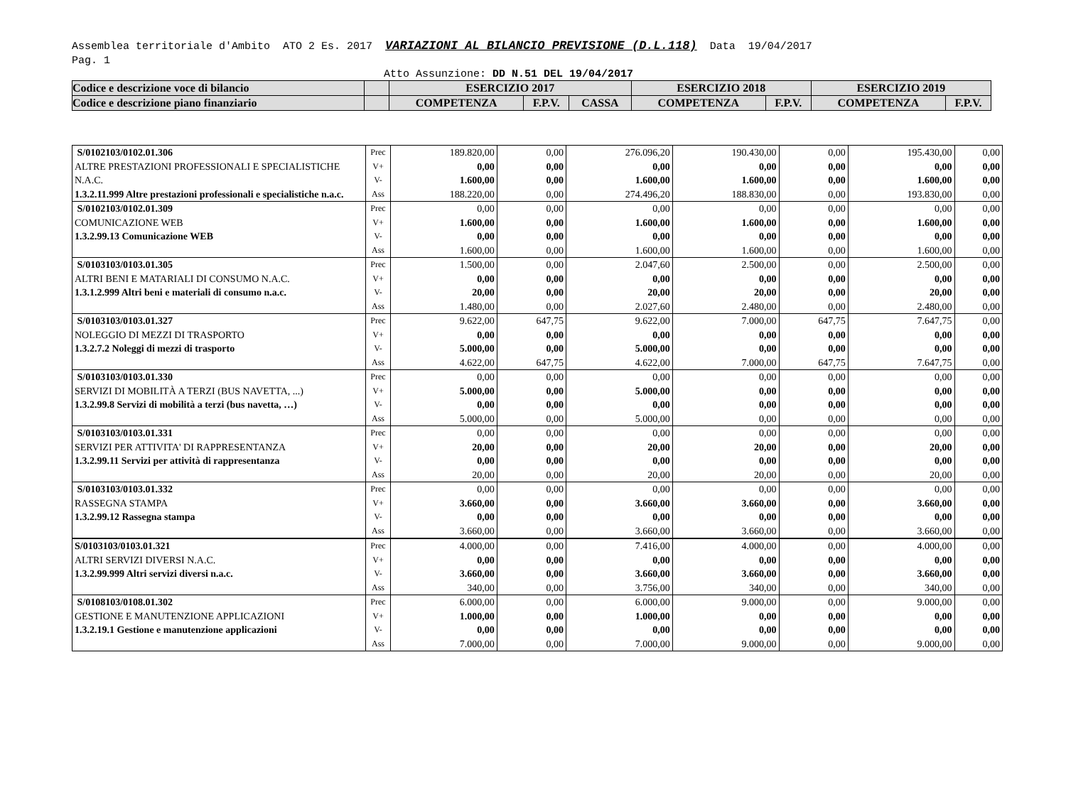Assemblea territoriale d'Ambito ATO 2 Es. 2017 VARIAZIONI AL BILANCIO PREVISIONE (D.L.118) Data 19/04/2017
Pag. 1
Atto Assunzione: DD N.51 DEL 19/04/2017
| Codice e descrizione voce di bilancio | | ESERCIZIO 2017 | | | ESERCIZIO 2018 | | ESERCIZIO 2019 | |
| Codice e descrizione piano finanziario | | COMPETENZA | F.P.V. | CASSA | COMPETENZA | F.P.V. | COMPETENZA | F.P.V. |
| S/0102103/0102.01.306 ALTRE PRESTAZIONI PROFESSIONALI E SPECIALISTICHE N.A.C. 1.3.2.11.999 Altre prestazioni professionali e specialistiche n.a.c. | Prec V+ V- Ass | 189.820,00 0,00 1.600,00 188.220,00 | 0,00 0,00 0,00 0,00 | 276.096,20 0,00 1.600,00 274.496,20 | 190.430,00 0,00 1.600,00 188.830,00 | 0,00 0,00 0,00 0,00 | 195.430,00 0,00 1.600,00 193.830,00 | 0,00 0,00 0,00 0,00 |
| S/0102103/0102.01.309 COMUNICAZIONE WEB 1.3.2.99.13 Comunicazione WEB | Prec V+ V- Ass | 0,00 1.600,00 0,00 1.600,00 | 0,00 0,00 0,00 0,00 | 0,00 1.600,00 0,00 1.600,00 | 0,00 1.600,00 0,00 1.600,00 | 0,00 0,00 0,00 0,00 | 0,00 1.600,00 0,00 1.600,00 | 0,00 0,00 0,00 0,00 |
| S/0103103/0103.01.305 ALTRI BENI E MATARIALI DI CONSUMO N.A.C. 1.3.1.2.999 Altri beni e materiali di consumo n.a.c. | Prec V+ V- Ass | 1.500,00 0,00 20,00 1.480,00 | 0,00 0,00 0,00 0,00 | 2.047,60 0,00 20,00 2.027,60 | 2.500,00 0,00 20,00 2.480,00 | 0,00 0,00 0,00 0,00 | 2.500,00 0,00 20,00 2.480,00 | 0,00 0,00 0,00 0,00 |
| S/0103103/0103.01.327 NOLEGGIO DI MEZZI DI TRASPORTO 1.3.2.7.2 Noleggi di mezzi di trasporto | Prec V+ V- Ass | 9.622,00 0,00 5.000,00 4.622,00 | 647,75 0,00 0,00 647,75 | 9.622,00 0,00 5.000,00 4.622,00 | 7.000,00 0,00 0,00 7.000,00 | 647,75 0,00 0,00 647,75 | 7.647,75 0,00 0,00 7.647,75 | 0,00 0,00 0,00 0,00 |
| S/0103103/0103.01.330 SERVIZI DI MOBILITÀ A TERZI (BUS NAVETTA, ...) 1.3.2.99.8 Servizi di mobilità a terzi (bus navetta, …) | Prec V+ V- Ass | 0,00 5.000,00 0,00 5.000,00 | 0,00 0,00 0,00 0,00 | 0,00 5.000,00 0,00 5.000,00 | 0,00 0,00 0,00 0,00 | 0,00 0,00 0,00 0,00 | 0,00 0,00 0,00 0,00 | 0,00 0,00 0,00 0,00 |
| S/0103103/0103.01.331 SERVIZI PER ATTIVITA' DI RAPPRESENTANZA 1.3.2.99.11 Servizi per attività di rappresentanza | Prec V+ V- Ass | 0,00 20,00 0,00 20,00 | 0,00 0,00 0,00 0,00 | 0,00 20,00 0,00 20,00 | 0,00 20,00 0,00 20,00 | 0,00 0,00 0,00 0,00 | 0,00 20,00 0,00 20,00 | 0,00 0,00 0,00 0,00 |
| S/0103103/0103.01.332 RASSEGNA STAMPA 1.3.2.99.12 Rassegna stampa | Prec V+ V- Ass | 0,00 3.660,00 0,00 3.660,00 | 0,00 0,00 0,00 0,00 | 0,00 3.660,00 0,00 3.660,00 | 0,00 3.660,00 0,00 3.660,00 | 0,00 0,00 0,00 0,00 | 0,00 3.660,00 0,00 3.660,00 | 0,00 0,00 0,00 0,00 |
| S/0103103/0103.01.321 ALTRI SERVIZI DIVERSI N.A.C. 1.3.2.99.999 Altri servizi diversi n.a.c. | Prec V+ V- Ass | 4.000,00 0,00 3.660,00 340,00 | 0,00 0,00 0,00 0,00 | 7.416,00 0,00 3.660,00 3.756,00 | 4.000,00 0,00 3.660,00 340,00 | 0,00 0,00 0,00 0,00 | 4.000,00 0,00 3.660,00 340,00 | 0,00 0,00 0,00 0,00 |
| S/0108103/0108.01.302 GESTIONE E MANUTENZIONE APPLICAZIONI 1.3.2.19.1 Gestione e manutenzione applicazioni | Prec V+ V- Ass | 6.000,00 1.000,00 0,00 7.000,00 | 0,00 0,00 0,00 0,00 | 6.000,00 1.000,00 0,00 7.000,00 | 9.000,00 0,00 0,00 9.000,00 | 0,00 0,00 0,00 0,00 | 9.000,00 0,00 0,00 9.000,00 | 0,00 0,00 0,00 0,00 |